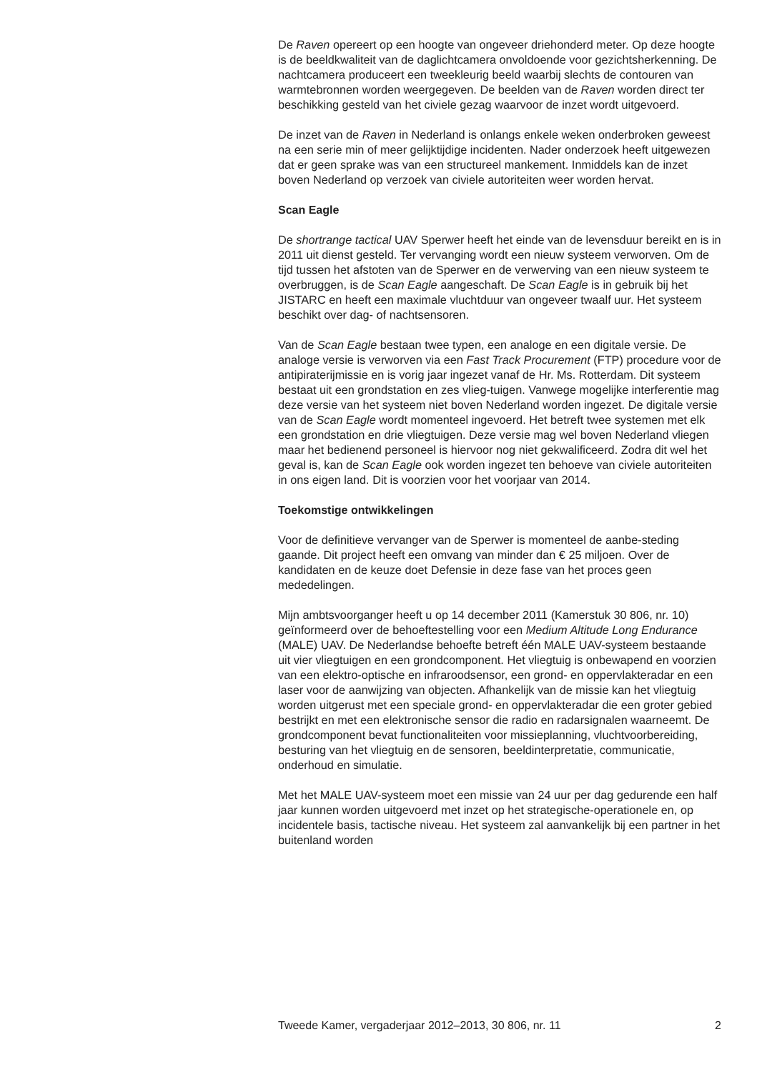De Raven opereert op een hoogte van ongeveer driehonderd meter. Op deze hoogte is de beeldkwaliteit van de daglichtcamera onvoldoende voor gezichtsherkenning. De nachtcamera produceert een tweekleurig beeld waarbij slechts de contouren van warmtebronnen worden weergegeven. De beelden van de Raven worden direct ter beschikking gesteld van het civiele gezag waarvoor de inzet wordt uitgevoerd.
De inzet van de Raven in Nederland is onlangs enkele weken onderbroken geweest na een serie min of meer gelijktijdige incidenten. Nader onderzoek heeft uitgewezen dat er geen sprake was van een structureel mankement. Inmiddels kan de inzet boven Nederland op verzoek van civiele autoriteiten weer worden hervat.
Scan Eagle
De shortrange tactical UAV Sperwer heeft het einde van de levensduur bereikt en is in 2011 uit dienst gesteld. Ter vervanging wordt een nieuw systeem verworven. Om de tijd tussen het afstoten van de Sperwer en de verwerving van een nieuw systeem te overbruggen, is de Scan Eagle aangeschaft. De Scan Eagle is in gebruik bij het JISTARC en heeft een maximale vluchtduur van ongeveer twaalf uur. Het systeem beschikt over dag- of nachtsensoren.
Van de Scan Eagle bestaan twee typen, een analoge en een digitale versie. De analoge versie is verworven via een Fast Track Procurement (FTP) procedure voor de antipiraterijmissie en is vorig jaar ingezet vanaf de Hr. Ms. Rotterdam. Dit systeem bestaat uit een grondstation en zes vlieg-tuigen. Vanwege mogelijke interferentie mag deze versie van het systeem niet boven Nederland worden ingezet. De digitale versie van de Scan Eagle wordt momenteel ingevoerd. Het betreft twee systemen met elk een grondstation en drie vliegtuigen. Deze versie mag wel boven Nederland vliegen maar het bedienend personeel is hiervoor nog niet gekwalificeerd. Zodra dit wel het geval is, kan de Scan Eagle ook worden ingezet ten behoeve van civiele autoriteiten in ons eigen land. Dit is voorzien voor het voorjaar van 2014.
Toekomstige ontwikkelingen
Voor de definitieve vervanger van de Sperwer is momenteel de aanbe-steding gaande. Dit project heeft een omvang van minder dan € 25 miljoen. Over de kandidaten en de keuze doet Defensie in deze fase van het proces geen mededelingen.
Mijn ambtsvoorganger heeft u op 14 december 2011 (Kamerstuk 30 806, nr. 10) geïnformeerd over de behoeftestelling voor een Medium Altitude Long Endurance (MALE) UAV. De Nederlandse behoefte betreft één MALE UAV-systeem bestaande uit vier vliegtuigen en een grondcomponent. Het vliegtuig is onbewapend en voorzien van een elektro-optische en infraroodsensor, een grond- en oppervlakteradar en een laser voor de aanwijzing van objecten. Afhankelijk van de missie kan het vliegtuig worden uitgerust met een speciale grond- en oppervlakteradar die een groter gebied bestrijkt en met een elektronische sensor die radio en radarsignalen waarneemt. De grondcomponent bevat functionaliteiten voor missieplanning, vluchtvoorbereiding, besturing van het vliegtuig en de sensoren, beeldinterpretatie, communicatie, onderhoud en simulatie.
Met het MALE UAV-systeem moet een missie van 24 uur per dag gedurende een half jaar kunnen worden uitgevoerd met inzet op het strategische-operationele en, op incidentele basis, tactische niveau. Het systeem zal aanvankelijk bij een partner in het buitenland worden
Tweede Kamer, vergaderjaar 2012–2013, 30 806, nr. 11 2